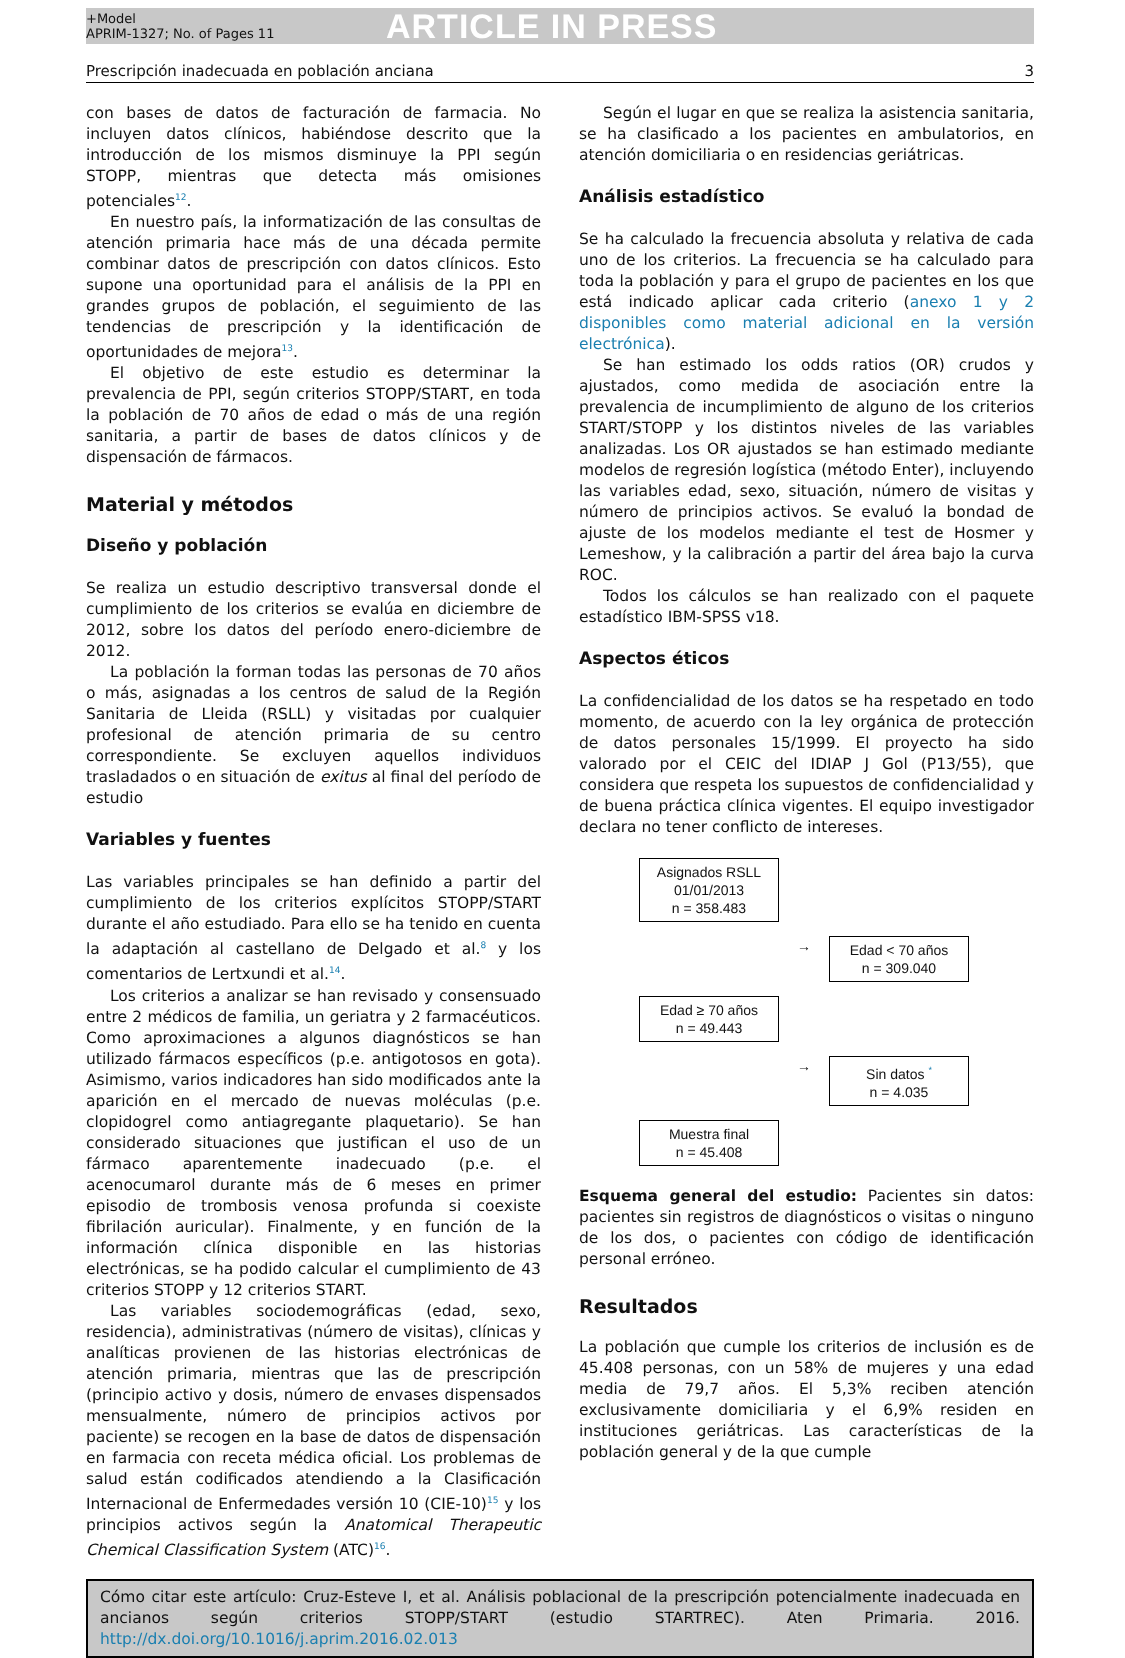+Model
APRIM-1327; No. of Pages 11
ARTICLE IN PRESS
Prescripción inadecuada en población anciana 3
con bases de datos de facturación de farmacia. No incluyen datos clínicos, habiéndose descrito que la introducción de los mismos disminuye la PPI según STOPP, mientras que detecta más omisiones potenciales<sup>12</sup>.
En nuestro país, la informatización de las consultas de atención primaria hace más de una década permite combinar datos de prescripción con datos clínicos. Esto supone una oportunidad para el análisis de la PPI en grandes grupos de población, el seguimiento de las tendencias de prescripción y la identificación de oportunidades de mejora<sup>13</sup>.
El objetivo de este estudio es determinar la prevalencia de PPI, según criterios STOPP/START, en toda la población de 70 años de edad o más de una región sanitaria, a partir de bases de datos clínicos y de dispensación de fármacos.
Material y métodos
Diseño y población
Se realiza un estudio descriptivo transversal donde el cumplimiento de los criterios se evalúa en diciembre de 2012, sobre los datos del período enero-diciembre de 2012.
La población la forman todas las personas de 70 años o más, asignadas a los centros de salud de la Región Sanitaria de Lleida (RSLL) y visitadas por cualquier profesional de atención primaria de su centro correspondiente. Se excluyen aquellos individuos trasladados o en situación de exitus al final del período de estudio
Variables y fuentes
Las variables principales se han definido a partir del cumplimiento de los criterios explícitos STOPP/START durante el año estudiado. Para ello se ha tenido en cuenta la adaptación al castellano de Delgado et al.<sup>8</sup> y los comentarios de Lertxundi et al.<sup>14</sup>.
Los criterios a analizar se han revisado y consensuado entre 2 médicos de familia, un geriatra y 2 farmacéuticos. Como aproximaciones a algunos diagnósticos se han utilizado fármacos específicos (p.e. antigotosos en gota). Asimismo, varios indicadores han sido modificados ante la aparición en el mercado de nuevas moléculas (p.e. clopidogrel como antiagregante plaquetario). Se han considerado situaciones que justifican el uso de un fármaco aparentemente inadecuado (p.e. el acenocumarol durante más de 6 meses en primer episodio de trombosis venosa profunda si coexiste fibrilación auricular). Finalmente, y en función de la información clínica disponible en las historias electrónicas, se ha podido calcular el cumplimiento de 43 criterios STOPP y 12 criterios START.
Las variables sociodemográficas (edad, sexo, residencia), administrativas (número de visitas), clínicas y analíticas provienen de las historias electrónicas de atención primaria, mientras que las de prescripción (principio activo y dosis, número de envases dispensados mensualmente, número de principios activos por paciente) se recogen en la base de datos de dispensación en farmacia con receta médica oficial. Los problemas de salud están codificados atendiendo a la Clasificación Internacional de Enfermedades versión 10 (CIE-10)<sup>15</sup> y los principios activos según la Anatomical Therapeutic Chemical Classification System (ATC)<sup>16</sup>.
Según el lugar en que se realiza la asistencia sanitaria, se ha clasificado a los pacientes en ambulatorios, en atención domiciliaria o en residencias geriátricas.
Análisis estadístico
Se ha calculado la frecuencia absoluta y relativa de cada uno de los criterios. La frecuencia se ha calculado para toda la población y para el grupo de pacientes en los que está indicado aplicar cada criterio (anexo 1 y 2 disponibles como material adicional en la versión electrónica).
Se han estimado los odds ratios (OR) crudos y ajustados, como medida de asociación entre la prevalencia de incumplimiento de alguno de los criterios START/STOPP y los distintos niveles de las variables analizadas. Los OR ajustados se han estimado mediante modelos de regresión logística (método Enter), incluyendo las variables edad, sexo, situación, número de visitas y número de principios activos. Se evaluó la bondad de ajuste de los modelos mediante el test de Hosmer y Lemeshow, y la calibración a partir del área bajo la curva ROC.
Todos los cálculos se han realizado con el paquete estadístico IBM-SPSS v18.
Aspectos éticos
La confidencialidad de los datos se ha respetado en todo momento, de acuerdo con la ley orgánica de protección de datos personales 15/1999. El proyecto ha sido valorado por el CEIC del IDIAP J Gol (P13/55), que considera que respeta los supuestos de confidencialidad y de buena práctica clínica vigentes. El equipo investigador declara no tener conflicto de intereses.
Asignados RSLL
01/01/2013
n = 358.483
→
Edad < 70 años
n = 309.040
Edad ≥ 70 años
n = 49.443
→
Sin datos <sup>*</sup>
n = 4.035
Muestra final
n = 45.408
Esquema general del estudio: Pacientes sin datos: pacientes sin registros de diagnósticos o visitas o ninguno de los dos, o pacientes con código de identificación personal erróneo.
Resultados
La población que cumple los criterios de inclusión es de 45.408 personas, con un 58% de mujeres y una edad media de 79,7 años. El 5,3% reciben atención exclusivamente domiciliaria y el 6,9% residen en instituciones geriátricas. Las características de la población general y de la que cumple
Cómo citar este artículo: Cruz-Esteve I, et al. Análisis poblacional de la prescripción potencialmente inadecuada en ancianos según criterios STOPP/START (estudio STARTREC). Aten Primaria. 2016. http://dx.doi.org/10.1016/j.aprim.2016.02.013